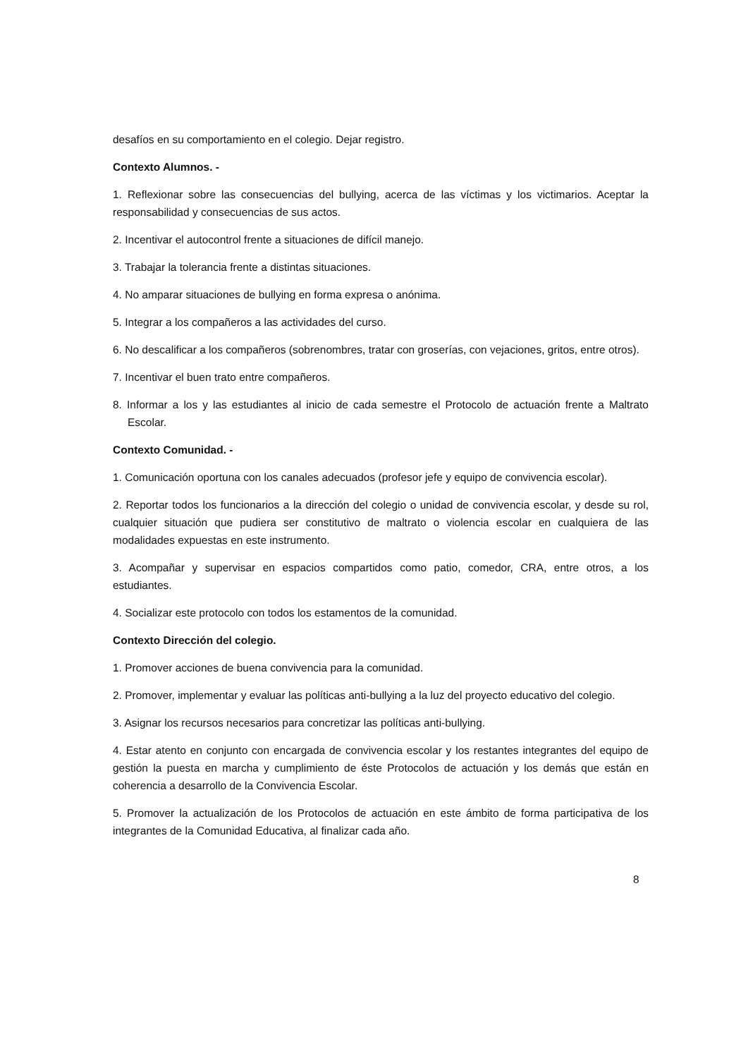desafíos en su comportamiento en el colegio. Dejar registro.
Contexto Alumnos. -
1. Reflexionar sobre las consecuencias del bullying, acerca de las víctimas y los victimarios. Aceptar la responsabilidad y consecuencias de sus actos.
2. Incentivar el autocontrol frente a situaciones de difícil manejo.
3. Trabajar la tolerancia frente a distintas situaciones.
4. No amparar situaciones de bullying en forma expresa o anónima.
5. Integrar a los compañeros a las actividades del curso.
6. No descalificar a los compañeros (sobrenombres, tratar con groserías, con vejaciones, gritos, entre otros).
7. Incentivar el buen trato entre compañeros.
8. Informar a los y las estudiantes al inicio de cada semestre el Protocolo de actuación frente a Maltrato Escolar.
Contexto Comunidad. -
1. Comunicación oportuna con los canales adecuados (profesor jefe y equipo de convivencia escolar).
2. Reportar todos los funcionarios a la dirección del colegio o unidad de convivencia escolar, y desde su rol, cualquier situación que pudiera ser constitutivo de maltrato o violencia escolar en cualquiera de las modalidades expuestas en este instrumento.
3. Acompañar y supervisar en espacios compartidos como patio, comedor, CRA, entre otros, a los estudiantes.
4. Socializar este protocolo con todos los estamentos de la comunidad.
Contexto Dirección del colegio.
1. Promover acciones de buena convivencia para la comunidad.
2. Promover, implementar y evaluar las políticas anti-bullying a la luz del proyecto educativo del colegio.
3. Asignar los recursos necesarios para concretizar las políticas anti-bullying.
4. Estar atento en conjunto con encargada de convivencia escolar y los restantes integrantes del equipo de gestión la puesta en marcha y cumplimiento de éste Protocolos de actuación y los demás que están en coherencia a desarrollo de la Convivencia Escolar.
5. Promover la actualización de los Protocolos de actuación en este ámbito de forma participativa de los integrantes de la Comunidad Educativa, al finalizar cada año.
8